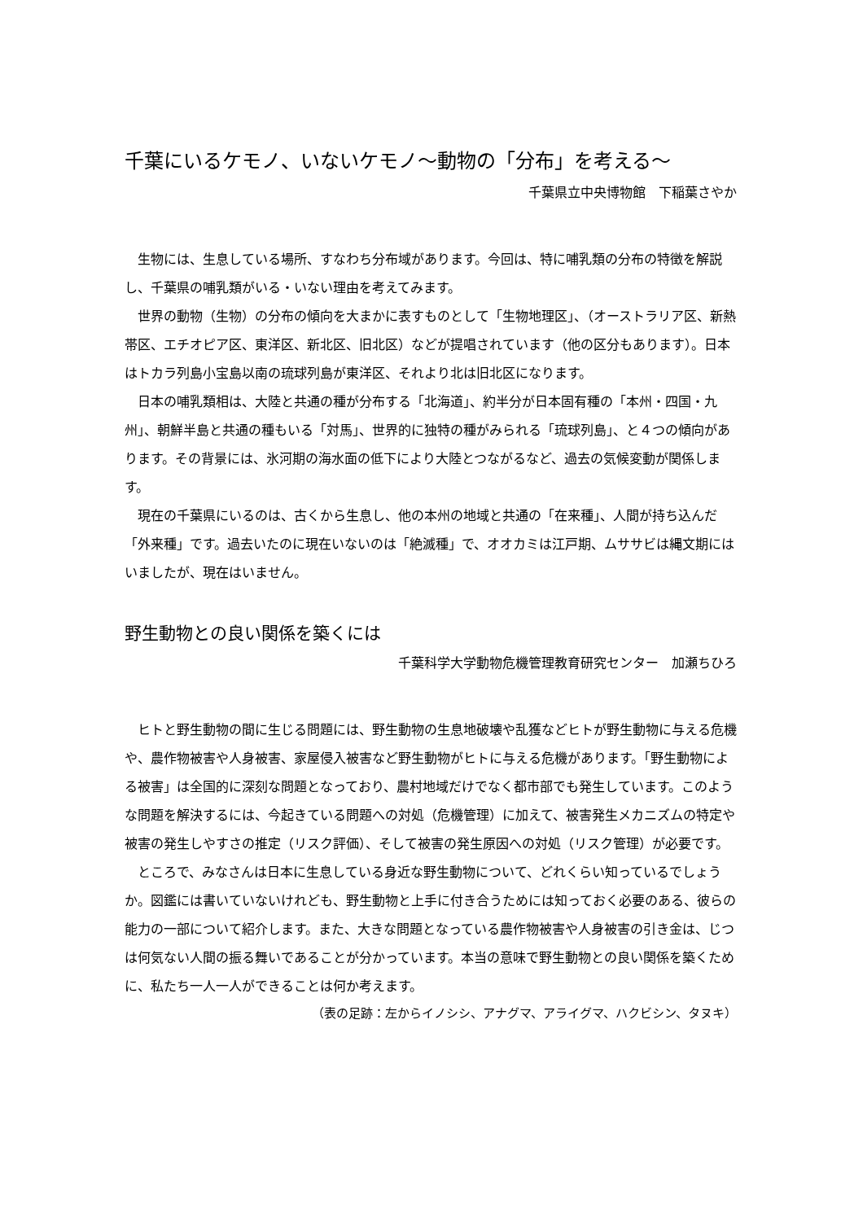千葉にいるケモノ、いないケモノ～動物の「分布」を考える～
千葉県立中央博物館　下稲葉さやか
　生物には、生息している場所、すなわち分布域があります。今回は、特に哺乳類の分布の特徴を解説し、千葉県の哺乳類がいる・いない理由を考えてみます。
　世界の動物（生物）の分布の傾向を大まかに表すものとして「生物地理区」、（オーストラリア区、新熱帯区、エチオピア区、東洋区、新北区、旧北区）などが提唱されています（他の区分もあります）。日本はトカラ列島小宝島以南の琉球列島が東洋区、それより北は旧北区になります。
　日本の哺乳類相は、大陸と共通の種が分布する「北海道」、約半分が日本固有種の「本州・四国・九州」、朝鮮半島と共通の種もいる「対馬」、世界的に独特の種がみられる「琉球列島」、と４つの傾向があります。その背景には、氷河期の海水面の低下により大陸とつながるなど、過去の気候変動が関係します。
　現在の千葉県にいるのは、古くから生息し、他の本州の地域と共通の「在来種」、人間が持ち込んだ「外来種」です。過去いたのに現在いないのは「絶滅種」で、オオカミは江戸期、ムササビは縄文期にはいましたが、現在はいません。
野生動物との良い関係を築くには
千葉科学大学動物危機管理教育研究センター　加瀬ちひろ
　ヒトと野生動物の間に生じる問題には、野生動物の生息地破壊や乱獲などヒトが野生動物に与える危機や、農作物被害や人身被害、家屋侵入被害など野生動物がヒトに与える危機があります。「野生動物による被害」は全国的に深刻な問題となっており、農村地域だけでなく都市部でも発生しています。このような問題を解決するには、今起きている問題への対処（危機管理）に加えて、被害発生メカニズムの特定や被害の発生しやすさの推定（リスク評価）、そして被害の発生原因への対処（リスク管理）が必要です。
　ところで、みなさんは日本に生息している身近な野生動物について、どれくらい知っているでしょうか。図鑑には書いていないけれども、野生動物と上手に付き合うためには知っておく必要のある、彼らの能力の一部について紹介します。また、大きな問題となっている農作物被害や人身被害の引き金は、じつは何気ない人間の振る舞いであることが分かっています。本当の意味で野生動物との良い関係を築くために、私たち一人一人ができることは何か考えます。
（表の足跡：左からイノシシ、アナグマ、アライグマ、ハクビシン、タヌキ）